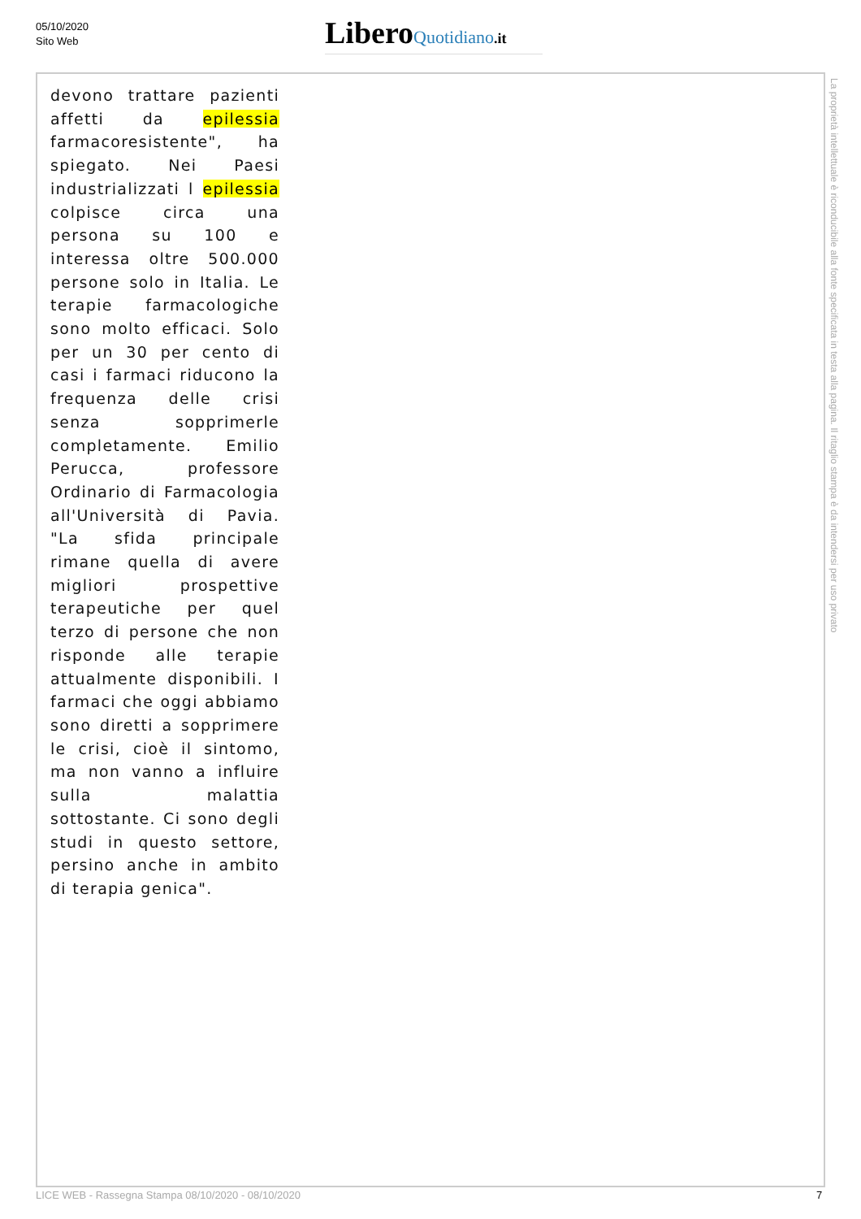05/10/2020
Sito Web
Libero Quotidiano.it
devono trattare pazienti affetti da epilessia farmacoresistente", ha spiegato. Nei Paesi industrializzati l epilessia colpisce circa una persona su 100 e interessa oltre 500.000 persone solo in Italia. Le terapie farmacologiche sono molto efficaci. Solo per un 30 per cento di casi i farmaci riducono la frequenza delle crisi senza sopprimerle completamente. Emilio Perucca, professore Ordinario di Farmacologia all'Università di Pavia. "La sfida principale rimane quella di avere migliori prospettive terapeutiche per quel terzo di persone che non risponde alle terapie attualmente disponibili. I farmaci che oggi abbiamo sono diretti a sopprimere le crisi, cioè il sintomo, ma non vanno a influire sulla malattia sottostante. Ci sono degli studi in questo settore, persino anche in ambito di terapia genica".
La proprietà intellettuale è riconducibile alla fonte specificata in testa alla pagina. Il ritaglio stampa è da intendersi per uso privato
LICE WEB - Rassegna Stampa 08/10/2020 - 08/10/2020
7